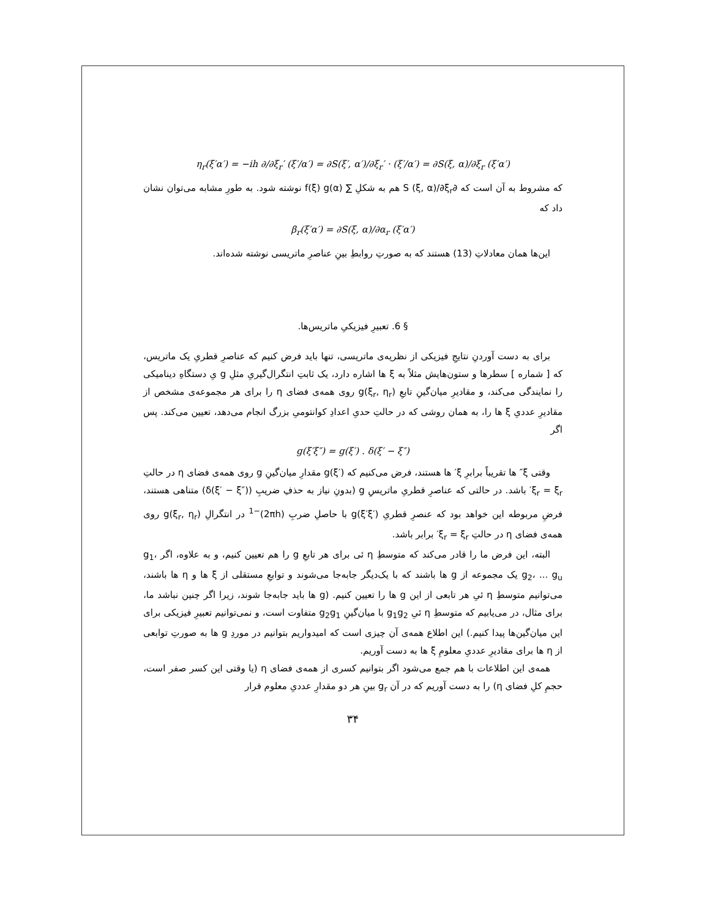η<sub>r</sub>(ξ′α′) = −ih ∂/∂ξ<sub>r</sub>′ (ξ′/α′) = ∂S(ξ′, α′)/∂ξ<sub>r</sub>′ · (ξ′/α′) = ∂S(ξ, α)/∂ξ<sub>r</sub> (ξ′α′)
که مشروط به آن است که ∂S (ξ, α)/∂ξ<sub>r</sub> هم به شکلِ ∑ f(ξ) g(α) نوشته شود. به طورِ مشابه می‌توان نشان داد که
β<sub>r</sub>(ξ′α′) = ∂S(ξ, α)/∂α<sub>r</sub> (ξ′α′)
این‌ها همان معادلاتِ (13) هستند که به صورتِ روابطِ بینِ عناصرِ ماتریسی نوشته شده‌اند.
§ 6. تعبیرِ فیزیکیِ ماتریس‌ها.
برای به دست آوردنِ نتایجِ فیزیکی از نظریه‌ی ماتریسی، تنها باید فرض کنیم که عناصرِ قطریِ یک ماتریس، که [ شماره ] سطرها و ستون‌هایش مثلاً به ξ ها اشاره دارد، یک ثابتِ انتگرال‌گیریِ مثلِ g یِ دستگاهِ دینامیکی را نمایندگی می‌کند، و مقادیرِ میان‌گینِ تابعِ g(ξ<sub>r</sub>, η<sub>r</sub>) روی همه‌ی فضای η را برای هر مجموعه‌ی مشخص از مقادیرِ عددیِ ξ ها را، به همان روشی که در حالتِ حدیِ اعدادِ کوانتومیِ بزرگ انجام می‌دهد، تعیین می‌کند. پس اگر
g(ξ′ξ″) = g(ξ′) . δ(ξ′ − ξ″)
وقتی ξ″ ها تقریباً برابرِ ξ′ ها هستند، فرض می‌کنیم که g(ξ′) مقدارِ میان‌گینِ g روی همه‌ی فضای η در حالتِ ξ<sub>r</sub> = ξ<sub>r</sub>′ باشد. در حالتی که عناصرِ قطریِ ماتریسِ g (بدونِ نیاز به حذفِ ضریبِ (δ(ξ′ − ξ″)) متناهی هستند، فرضِ مربوطه این خواهد بود که عنصرِ قطریِ g(ξ′ξ′) با حاصلِ ضربِ (2πh)<sup>−1</sup> در انتگرالِ g(ξ<sub>r</sub>, η<sub>r</sub>) روی همه‌ی فضای η در حالتِ ξ<sub>r</sub> = ξ<sub>r</sub>′ برابر باشد.
البته، این فرض ما را قادر می‌کند که متوسطِ η ئی برای هر تابعِ g را هم تعیین کنیم، و به علاوه، اگر g<sub>1</sub>، g<sub>2</sub>، ... g<sub>u</sub> یک مجموعه از g ها باشند که با یک‌دیگر جابه‌جا می‌شوند و توابعِ مستقلی از ξ ها و η ها باشند، می‌توانیم متوسطِ η ئیِ هر تابعی از این g ها را تعیین کنیم. (g ها باید جابه‌جا شوند، زیرا اگر چنین نباشد ما، برای مثال، در می‌یابیم که متوسطِ η ئیِ g<sub>1</sub>g<sub>2</sub> با میان‌گینِ g<sub>2</sub>g<sub>1</sub> متفاوت است، و نمی‌توانیم تعبیرِ فیزیکی برای این میان‌گین‌ها پیدا کنیم.) این اطلاع همه‌ی آن چیزی است که امیدواریم بتوانیم در موردِ g ها به صورتِ توابعی از η ها برای مقادیرِ عددیِ معلومِ ξ ها به دست آوریم.
همه‌ی این اطلاعات با هم جمع می‌شود اگر بتوانیم کسری از همه‌ی فضای η (یا وقتی این کسر صفر است، حجمِ کلِ فضای η) را به دست آوریم که در آن g<sub>r</sub> بینِ هر دو مقدارِ عددیِ معلوم قرار
۳۴